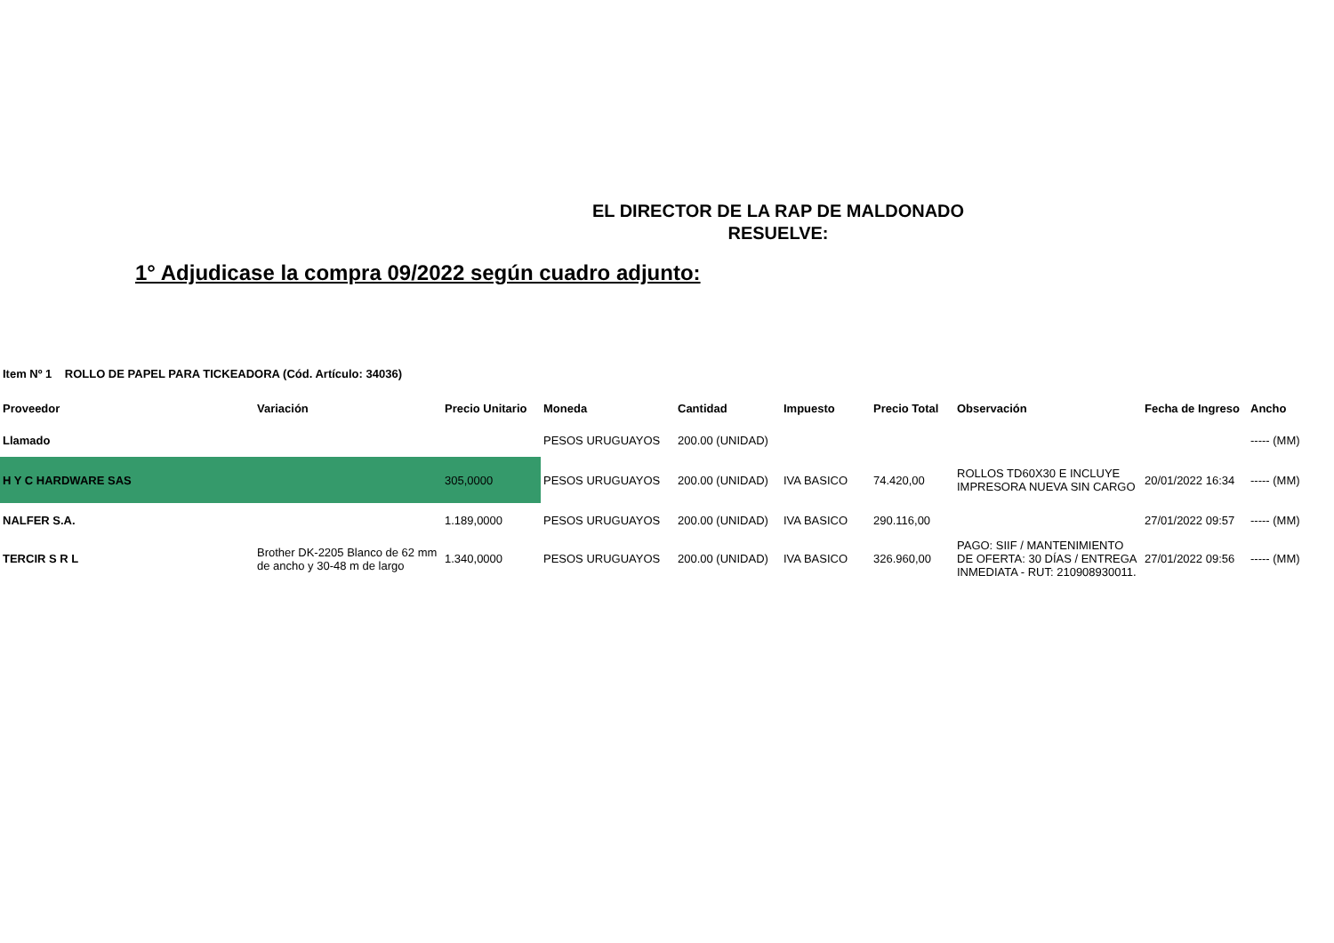EL DIRECTOR DE LA RAP DE MALDONADO
RESUELVE:
1° Adjudicase la compra 09/2022 según cuadro adjunto:
Item Nº 1 ROLLO DE PAPEL PARA TICKEADORA (Cód. Artículo: 34036)
| Proveedor | Variación | Precio Unitario | Moneda | Cantidad | Impuesto | Precio Total | Observación | Fecha de Ingreso | Ancho |
| --- | --- | --- | --- | --- | --- | --- | --- | --- | --- |
| Llamado | | | PESOS URUGUAYOS | 200.00 (UNIDAD) | | | | | ----- (MM) |
| H Y C HARDWARE SAS | | 305,0000 | PESOS URUGUAYOS | 200.00 (UNIDAD) | IVA BASICO | 74.420,00 | ROLLOS TD60X30 E INCLUYE IMPRESORA NUEVA SIN CARGO | 20/01/2022 16:34 | ----- (MM) |
| NALFER S.A. | | 1.189,0000 | PESOS URUGUAYOS | 200.00 (UNIDAD) | IVA BASICO | 290.116,00 | | 27/01/2022 09:57 | ----- (MM) |
| TERCIR S R L | Brother DK-2205 Blanco de 62 mm de ancho y 30-48 m de largo | 1.340,0000 | PESOS URUGUAYOS | 200.00 (UNIDAD) | IVA BASICO | 326.960,00 | PAGO: SIIF / MANTENIMIENTO DE OFERTA: 30 DÍAS / ENTREGA INMEDIATA - RUT: 210908930011. | 27/01/2022 09:56 | ----- (MM) |